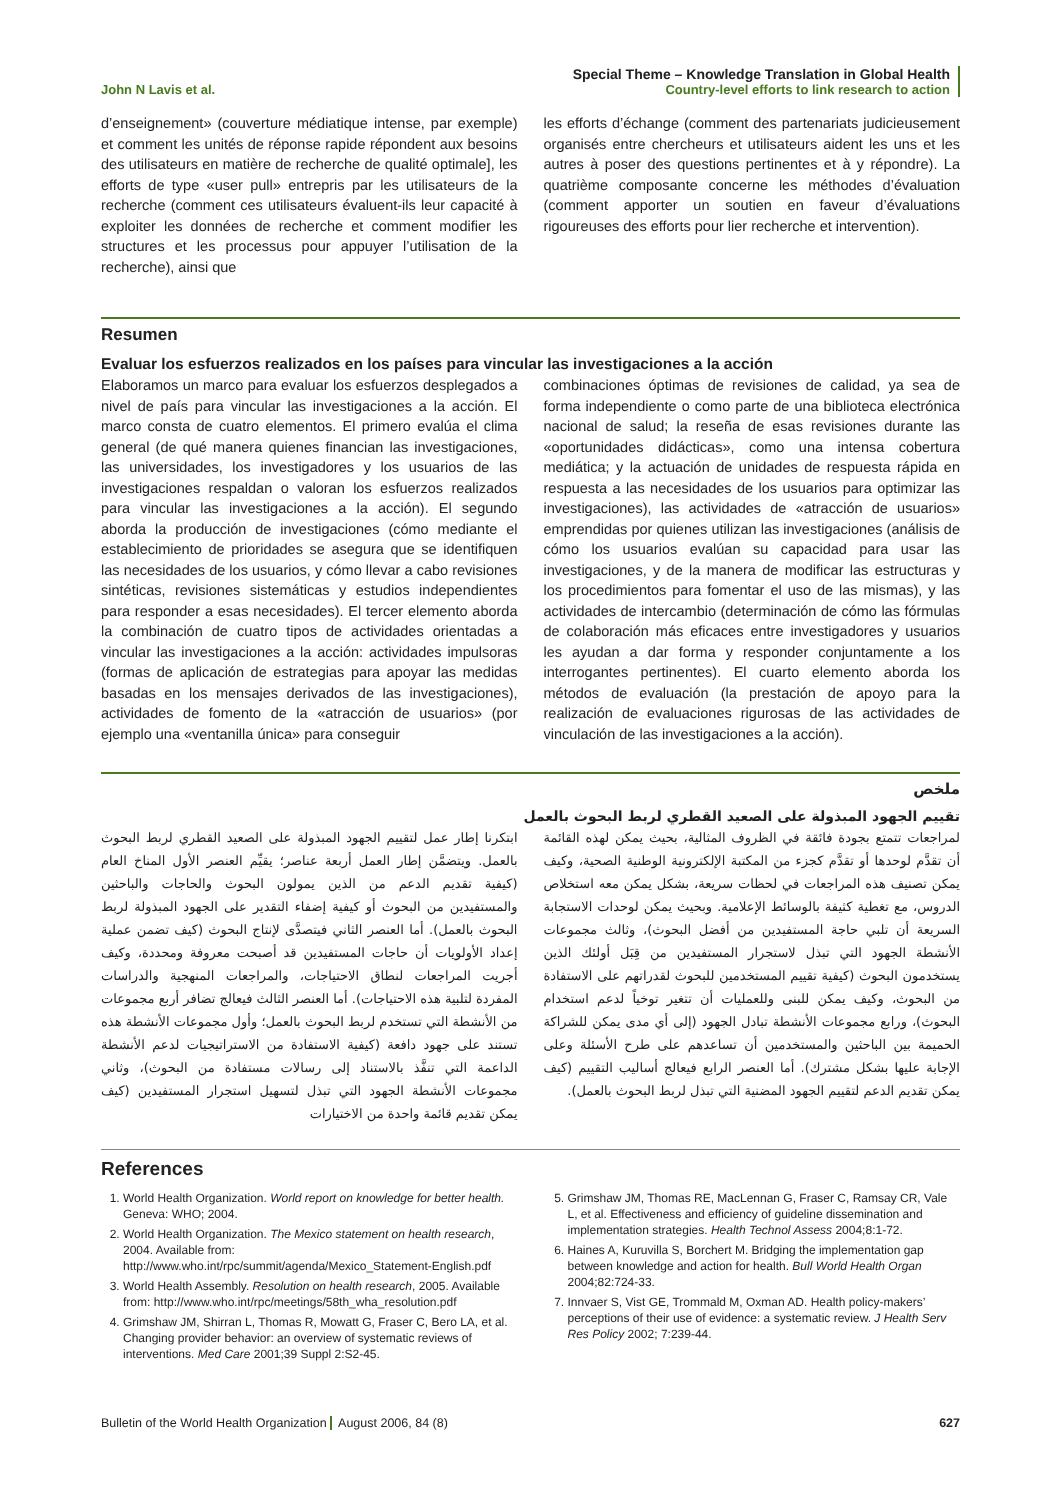John N Lavis et al. Special Theme – Knowledge Translation in Global Health
Country-level efforts to link research to action
d’enseignement» (couverture médiatique intense, par exemple) et comment les unités de réponse rapide répondent aux besoins des utilisateurs en matière de recherche de qualité optimale], les efforts de type «user pull» entrepris par les utilisateurs de la recherche (comment ces utilisateurs évaluent-ils leur capacité à exploiter les données de recherche et comment modifier les structures et les processus pour appuyer l’utilisation de la recherche), ainsi que
les efforts d’échange (comment des partenariats judicieusement organisés entre chercheurs et utilisateurs aident les uns et les autres à poser des questions pertinentes et à y répondre). La quatrième composante concerne les méthodes d’évaluation (comment apporter un soutien en faveur d’évaluations rigoureuses des efforts pour lier recherche et intervention).
Resumen
Evaluar los esfuerzos realizados en los países para vincular las investigaciones a la acción
Elaboramos un marco para evaluar los esfuerzos desplegados a nivel de país para vincular las investigaciones a la acción. El marco consta de cuatro elementos. El primero evalúa el clima general (de qué manera quienes financian las investigaciones, las universidades, los investigadores y los usuarios de las investigaciones respaldan o valoran los esfuerzos realizados para vincular las investigaciones a la acción). El segundo aborda la producción de investigaciones (cómo mediante el establecimiento de prioridades se asegura que se identifiquen las necesidades de los usuarios, y cómo llevar a cabo revisiones sintéticas, revisiones sistemáticas y estudios independientes para responder a esas necesidades). El tercer elemento aborda la combinación de cuatro tipos de actividades orientadas a vincular las investigaciones a la acción: actividades impulsoras (formas de aplicación de estrategias para apoyar las medidas basadas en los mensajes derivados de las investigaciones), actividades de fomento de la «atracción de usuarios» (por ejemplo una «ventanilla única» para conseguir
combinaciones óptimas de revisiones de calidad, ya sea de forma independiente o como parte de una biblioteca electrónica nacional de salud; la reseña de esas revisiones durante las «oportunidades didácticas», como una intensa cobertura mediática; y la actuación de unidades de respuesta rápida en respuesta a las necesidades de los usuarios para optimizar las investigaciones), las actividades de «atracción de usuarios» emprendidas por quienes utilizan las investigaciones (análisis de cómo los usuarios evalúan su capacidad para usar las investigaciones, y de la manera de modificar las estructuras y los procedimientos para fomentar el uso de las mismas), y las actividades de intercambio (determinación de cómo las fórmulas de colaboración más eficaces entre investigadores y usuarios les ayudan a dar forma y responder conjuntamente a los interrogantes pertinentes). El cuarto elemento aborda los métodos de evaluación (la prestación de apoyo para la realización de evaluaciones rigurosas de las actividades de vinculación de las investigaciones a la acción).
ملخص
تقييم الجهود المبذولة على الصعيد القطري لربط البحوث بالعمل
ابتكرنا إطار عمل لتقييم الجهود المبذولة على الصعيد القطري لربط البحوث بالعمل. ويتضمَّن إطار العمل أربعة عناصر؛ يقيِّم العنصر الأول المناخ العام (كيفية تقديم الدعم من الذين يمولون البحوث والحاجات والباحثين والمستفيدين من البحوث أو كيفية إضفاء التقدير على الجهود المبذولة لربط البحوث بالعمل). أما العنصر الثاني فيتصدَّى لإنتاج البحوث (كيف تضمن عملية إعداد الأولويات أن حاجات المستفيدين قد أصبحت معروفة ومحددة، وكيف أجريت المراجعات لنطاق الاحتياجات، والمراجعات المنهجية والدراسات المفردة لتلبية هذه الاحتياجات). أما العنصر الثالث فيعالج تضافر أربع مجموعات من الأنشطة التي تستخدم لربط البحوث بالعمل؛ وأول مجموعات الأنشطة هذه تستند على جهود دافعة (كيفية الاستفادة من الاستراتيجيات لدعم الأنشطة الداعمة التي تنفَّذ بالاستناد إلى رسالات مستفادة من البحوث)، وثاني مجموعات الأنشطة الجهود التي تبذل لتسهيل استجرار المستفيدين (كيف يمكن تقديم قائمة واحدة من الاختيارات
لمراجعات تتمتع بجودة فائقة في الظروف المثالية، بحيث يمكن لهذه القائمة أن تقدَّم لوحدها أو تقدَّم كجزء من المكتبة الإلكترونية الوطنية الصحية، وكيف يمكن تصنيف هذه المراجعات في لحظات سريعة، بشكل يمكن معه استخلاص الدروس، مع تغطية كثيفة بالوسائط الإعلامية. وبحيث يمكن لوحدات الاستجابة السريعة أن تلبي حاجة المستفيدين من أفضل البحوث)، وثالث مجموعات الأنشطة الجهود التي تبذل لاستجرار المستفيدين من قِبَل أولئك الذين يستخدمون البحوث (كيفية تقييم المستخدمين للبحوث لقدراتهم على الاستفادة من البحوث، وكيف يمكن للبنى وللعمليات أن تتغير توخياً لدعم استخدام البحوث)، ورابع مجموعات الأنشطة تبادل الجهود (إلى أي مدى يمكن للشراكة الحميمة بين الباحثين والمستخدمين أن تساعدهم على طرح الأسئلة وعلى الإجابة عليها بشكل مشترك). أما العنصر الرابع فيعالج أساليب التقييم (كيف يمكن تقديم الدعم لتقييم الجهود المضنية التي تبذل لربط البحوث بالعمل).
References
1. World Health Organization. World report on knowledge for better health. Geneva: WHO; 2004.
2. World Health Organization. The Mexico statement on health research, 2004. Available from: http://www.who.int/rpc/summit/agenda/Mexico_Statement-English.pdf
3. World Health Assembly. Resolution on health research, 2005. Available from: http://www.who.int/rpc/meetings/58th_wha_resolution.pdf
4. Grimshaw JM, Shirran L, Thomas R, Mowatt G, Fraser C, Bero LA, et al. Changing provider behavior: an overview of systematic reviews of interventions. Med Care 2001;39 Suppl 2:S2-45.
5. Grimshaw JM, Thomas RE, MacLennan G, Fraser C, Ramsay CR, Vale L, et al. Effectiveness and efficiency of guideline dissemination and implementation strategies. Health Technol Assess 2004;8:1-72.
6. Haines A, Kuruvilla S, Borchert M. Bridging the implementation gap between knowledge and action for health. Bull World Health Organ 2004;82:724-33.
7. Innvaer S, Vist GE, Trommald M, Oxman AD. Health policy-makers’ perceptions of their use of evidence: a systematic review. J Health Serv Res Policy 2002; 7:239-44.
Bulletin of the World Health Organization August 2006, 84 (8) 627